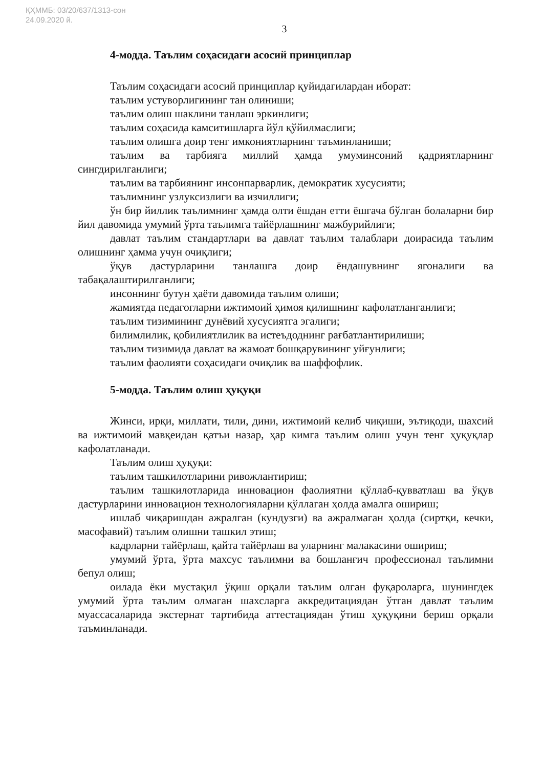ҚҲММБ: 03/20/637/1313-сон
24.09.2020 й.
3
4-модда. Таълим соҳасидаги асосий принциплар
Таълим соҳасидаги асосий принциплар қуйидагилардан иборат:
таълим устуворлигининг тан олиниши;
таълим олиш шаклини танлаш эркинлиги;
таълим соҳасида камситишларга йўл қўйилмаслиги;
таълим олишга доир тенг имкониятларнинг таъминланиши;
таълим ва тарбияга миллий ҳамда умуминсоний қадриятларнинг сингдирилганлиги;
таълим ва тарбиянинг инсонпарварлик, демократик хусусияти;
таълимнинг узлуксизлиги ва изчиллиги;
ўн бир йиллик таълимнинг ҳамда олти ёшдан етти ёшгача бўлган болаларни бир йил давомида умумий ўрта таълимга тайёрлашнинг мажбурийлиги;
давлат таълим стандартлари ва давлат таълим талаблари доирасида таълим олишнинг ҳамма учун очиқлиги;
ўқув дастурларини танлашга доир ёндашувнинг ягоналиги ва табақалаштирилганлиги;
инсоннинг бутун ҳаёти давомида таълим олиши;
жамиятда педагогларни ижтимоий ҳимоя қилишнинг кафолатланганлиги;
таълим тизимининг дунёвий хусусиятга эгалиги;
билимлилик, қобилиятлилик ва истеъдоднинг рағбатлантирилиши;
таълим тизимида давлат ва жамоат бошқарувининг уйғунлиги;
таълим фаолияти соҳасидаги очиқлик ва шаффофлик.
5-модда. Таълим олиш ҳуқуқи
Жинси, ирқи, миллати, тили, дини, ижтимоий келиб чиқиши, эътиқоди, шахсий ва ижтимоий мавқеидан қатъи назар, ҳар кимга таълим олиш учун тенг ҳуқуқлар кафолатланади.
Таълим олиш ҳуқуқи:
таълим ташкилотларини ривожлантириш;
таълим ташкилотларида инновацион фаолиятни қўллаб-қувватлаш ва ўқув дастурларини инновацион технологияларни қўллаган ҳолда амалга ошириш;
ишлаб чиқаришдан ажралган (кундузги) ва ажралмаган ҳолда (сиртқи, кечки, масофавий) таълим олишни ташкил этиш;
кадрларни тайёрлаш, қайта тайёрлаш ва уларнинг малакасини ошириш;
умумий ўрта, ўрта махсус таълимни ва бошланғич профессионал таълимни бепул олиш;
оилада ёки мустақил ўқиш орқали таълим олган фуқароларга, шунингдек умумий ўрта таълим олмаган шахсларга аккредитациядан ўтган давлат таълим муассасаларида экстернат тартибида аттестациядан ўтиш ҳуқуқини бериш орқали таъминланади.